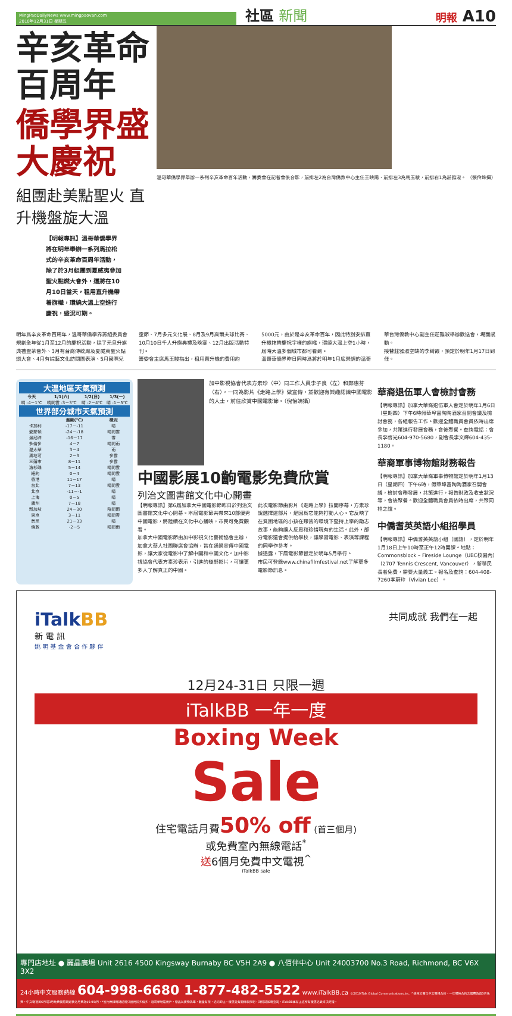MingPaoDailyNews www.mingpaovan.com
2010年12月31日 星期五
社區 新聞
明報 A10
辛亥革命百周年
僑學界盛大慶祝
組團赴美點聖火 直升機盤旋大溫
【明報專訊】溫哥華僑學界將在明年舉辦一系列馬拉松式的辛亥革命百周年活動，除了於3月組團到夏威夷參加聖火點燃大會外，還將在10月10日當天，租用直升機帶着旗幟，環繞大溫上空進行慶祝，盛況可期。
溫哥華僑學界舉辦一系列辛亥革命百年活動，籌委會在記者會後合影，前排左2為台灣僑教中心主任王映陽、前排左3為馬玉駿，前排右1為莊雅淑。 （張伶銖攝）
明年爲辛亥革命百周年，溫哥華僑學界籌組委員會規劃全年從1月至12月的慶祝活動，除了元旦升旗典禮暨茶會外、3月有台裔傳統周及夏威夷聖火點燃大會、4月有綜藝文化訪問團表演、5月國際兒童節、7月多元文化展、8月及9月高爾夫球比賽、10月10日千人升旗典禮及晚宴、12月出版活動特刊。
籌委會主席馬玉駿指出，租用直升機的費用約5000元，由於是辛亥革命百年，因此特別安排直升機拖帶慶祝字樣的旗幟，環繞大溫上空1小時，屆時大溫多個城市都可看到。
溫哥華僑界昨日同時爲將於明年1月底榮調的溫哥華台灣僑教中心副主任莊雅淑舉辦歡送會，場面感動。
接替莊雅淑空缺的李綺霞，預定於明年1月17日到任。
大溫地區天氣預測
| 今天 | 1/1(六) | 1/2(日) | 1/3(一) |
| --- | --- | --- | --- |
| 晴 -4－1℃ | 晴間雲 -3－3℃ | 晴 -2－4℃ | 晴 -1－5℃ |
世界部分城市天氣預測
| | 溫度(℃) | 概況 |
| --- | --- | --- |
| 卡加利 | -17－-11 | 晴 |
| 愛蒙頓 | -24－-18 | 晴間雲 |
| 溫尼辟 | -16－17 | 雪 |
| 多倫多 | 4－7 | 晴間雨 |
| 渥太華 | 3－4 | 雨 |
| 滿地可 | 2－3 | 多雲 |
| 三藩市 | 8－11 | 多雲 |
| 洛杉磯 | 5－14 | 晴間雲 |
| 紐約 | 0－4 | 晴間雲 |
| 香港 | 11－17 | 晴 |
| 台北 | 7－13 | 晴間雲 |
| 北京 | -11－-1 | 晴 |
| 上海 | 0－5 | 晴 |
| 廣州 | 7－18 | 晴 |
| 新加坡 | 24－30 | 陰間雨 |
| 東京 | 3－11 | 晴間雲 |
| 悉尼 | 21－33 | 晴 |
| 倫敦 | -2－5 | 晴間雨 |
加中影視協會代表方素珍（中）同工作人員李子良（左）和鄭惠芬（右），一同為影片《走路上學》做宣傳，並歡迎有興趣認識中國電影的人士，前往欣賞中國電影節。（倪怡靖攝）
中國影展10齣電影免費欣賞
列治文圖書館文化中心開畫
【明報專訊】第6屆加拿大中國電影節昨日於列治文圖書館文化中心開幕。本屆電影節共帶來10部優秀中國電影，將陸續在文化中心播映，市民可免費觀看。
加拿大中國電影節由加中影視文化藝術協會主辦，加拿大華人社團聯席會協辦，旨在通過宣傳中國電影，讓大家從電影中了解中國和中國文化。加中影視協會代表方素珍表示，引進的幾部影片，可讓更多人了解真正的中國。
此次電影節由影片《走路上學》拉開序幕，方素珍說選擇這部片，是因爲它能夠打動人心。它反映了在貧困地區的小孩在艱苦的環境下堅持上學的勵志故事，能夠讓人反思和珍惜現有的生活。此外，部分電影還會提供給學校，讓學習電影、表演等課程的同學作參考。
據透露，下屆電影節暫定於明年5月舉行。
市民可登錄www.chinafilmfestival.net了解更多電影節訊息。
華裔退伍軍人會檢討會務
【明報專訊】加拿大華裔退伍軍人會定於明年1月6日（星期四）下午6時假華埠富陶陶酒家召開會議及檢討會務，各組報告工作。歡迎全體職員會員依時出席參加，共策進行發展會務，會後聚餐。查詢電話：會長李啓光604-970-5680，副會長李文輝604-435-1180。
華裔軍事博物館財務報告
【明報專訊】加拿大華裔軍事博物館定於明年1月13日（星期四）下午6時，假華埠富陶陶酒家召開會議，檢討會務發展，共策進行，報告財政及收支狀況等，會後聚餐。歡迎全體職員會員依時出席，共聚同袍之誼。
中僑耆英英語小組招學員
【明報專訊】中僑耆英英語小組（國語），定於明年1月18日上午10時至正午12時開課。地點：Commonsblock – Fireside Lounge（UBC校園內）（2707 Tennis Crescent, Vancouver），新移民長者免費，需要大量義工。報名及查詢：604-408-7260李蔚玲（Vivian Lee）。
iTalkBB
新 電 訊
姚 明 基 金 會 合 作 夥 伴
共同成就 我們在一起
12月24-31日 只限一週
iTalkBB 一年一度
Boxing Week
Sale
住宅電話月費50% off (首三個月)
或免費室內無線電話<sup>*</sup>
送6個月免費中文電視<sup>^</sup>
iTalkBB sale
專門店地址 ● 麗晶廣場 Unit 2616 4500 Kingsway Burnaby BC V5H 2A9 ● 八佰伴中心 Unit 24003700 No.3 Road, Richmond, BC V6X 3X2
24小時中文服務熱線 604-998-6680 1-877-482-5522 www.iTalkBB.ca ©2010iTalk Global Communications,Inc. ^適用於兩年中文電視合約，一年或無合約之優惠為首3月免費。中文電視首6月或3月免費優惠期過後之月費為$9.99/月。*室內無線電話送贈只適用於多倫多、溫哥華地區用戶，贈品以實物為準，數量有限，送完即止。優惠受有關條款限制，詳情請致電查詢。iTalkBB享有上述所有優惠之最終決定權。